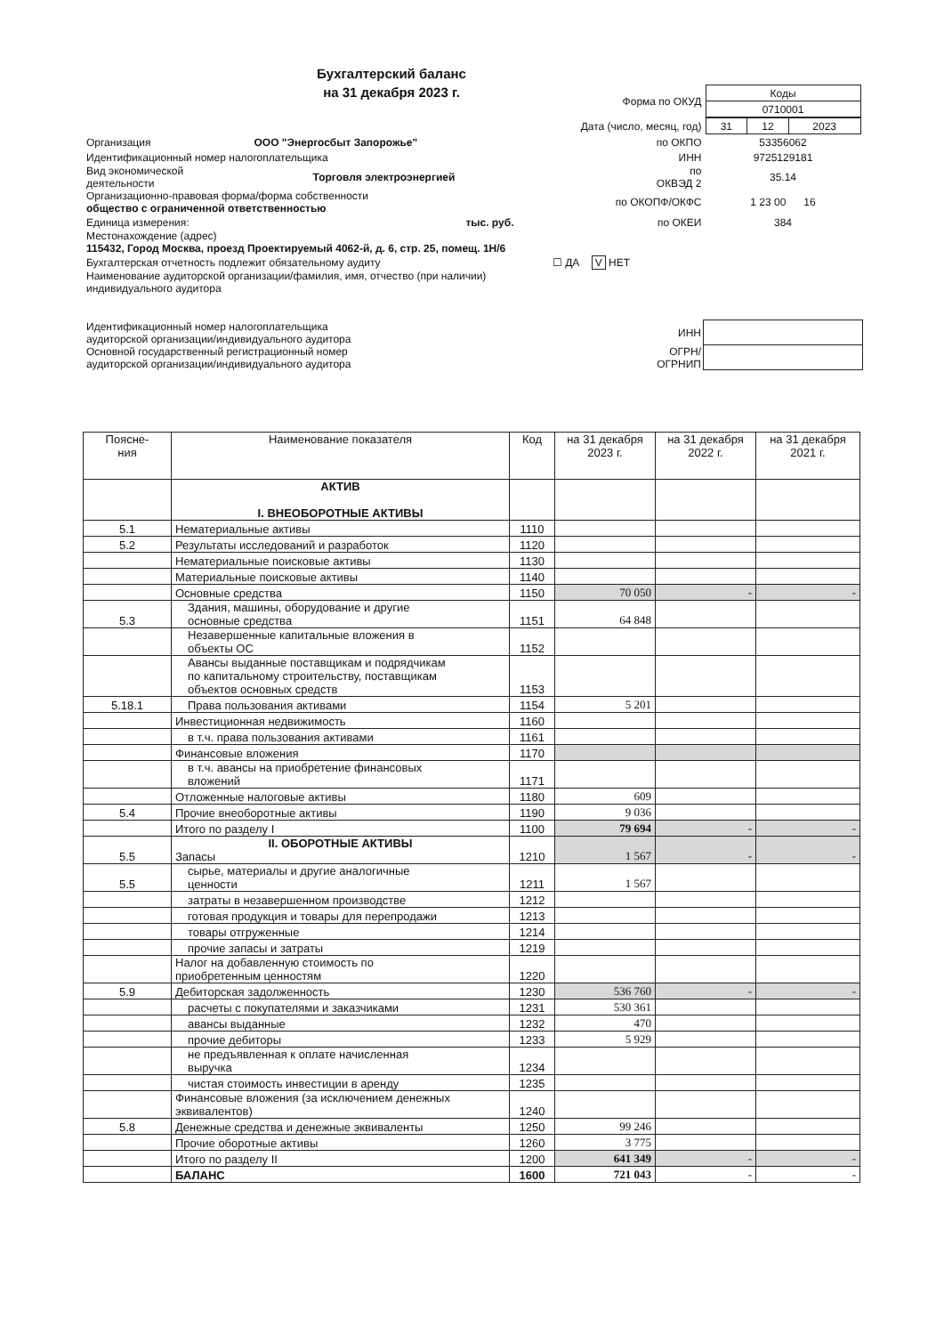Бухгалтерский баланс
на 31 декабря 2023 г.
| | | Форма по ОКУД | / Коды / / 0710001 / |
| | | Дата (число, месяц, год) | / 31 / 12 / 2023 / |
| Организация | ООО "Энергосбыт Запорожье" | по ОКПО | 53356062 |
| Идентификационный номер налогоплательщика | | ИНН | 9725129181 |
| Вид экономической деятельности | Торговля электроэнергией | по ОКВЭД 2 | 35.14 |
| Организационно-правовая форма/форма собственности общество с ограниченной ответственностью | | по ОКОПФ/ОКФС | 1 23 00 16 |
| Единица измерения: | тыс. руб. | по ОКЕИ | 384 |
| Местонахождение (адрес) 115432, Город Москва, проезд Проектируемый 4062-й, д. 6, стр. 25, помещ. 1Н/6 | | | |
| Бухгалтерская отчетность подлежит обязательному аудиту ☐ ДА V НЕТ | | | |
| Наименование аудиторской организации/фамилия, имя, отчество (при наличии) индивидуального аудитора | | | |
| Идентификационный номер налогоплательщика аудиторской организации/индивидуального аудитора | | ИНН | |
| Основной государственный регистрационный номер аудиторской организации/индивидуального аудитора | | ОГРН/ ОГРНИП | |
| Поясне- ния | Наименование показателя | Код | на 31 декабря 2023 г. | на 31 декабря 2022 г. | на 31 декабря 2021 г. |
| --- | --- | --- | --- | --- | --- |
| | АКТИВ I. ВНЕОБОРОТНЫЕ АКТИВЫ | | | | |
| 5.1 | Нематериальные активы | 1110 | | | |
| 5.2 | Результаты исследований и разработок | 1120 | | | |
| | Нематериальные поисковые активы | 1130 | | | |
| | Материальные поисковые активы | 1140 | | | |
| | Основные средства | 1150 | 70 050 | - | - |
| 5.3 | Здания, машины, оборудование и другие основные средства | 1151 | 64 848 | | |
| | Незавершенные капитальные вложения в объекты ОС | 1152 | | | |
| | Авансы выданные поставщикам и подрядчикам по капитальному строительству, поставщикам объектов основных средств | 1153 | | | |
| 5.18.1 | Права пользования активами | 1154 | 5 201 | | |
| | Инвестиционная недвижимость | 1160 | | | |
| | в т.ч. права пользования активами | 1161 | | | |
| | Финансовые вложения | 1170 | | | |
| | в т.ч. авансы на приобретение финансовых вложений | 1171 | | | |
| | Отложенные налоговые активы | 1180 | 609 | | |
| 5.4 | Прочие внеоборотные активы | 1190 | 9 036 | | |
| | Итого по разделу I | 1100 | 79 694 | - | - |
| 5.5 | II. ОБОРОТНЫЕ АКТИВЫ Запасы | 1210 | 1 567 | - | - |
| 5.5 | сырье, материалы и другие аналогичные ценности | 1211 | 1 567 | | |
| | затраты в незавершенном производстве | 1212 | | | |
| | готовая продукция и товары для перепродажи | 1213 | | | |
| | товары отгруженные | 1214 | | | |
| | прочие запасы и затраты | 1219 | | | |
| | Налог на добавленную стоимость по приобретенным ценностям | 1220 | | | |
| 5.9 | Дебиторская задолженность | 1230 | 536 760 | - | - |
| | расчеты с покупателями и заказчиками | 1231 | 530 361 | | |
| | авансы выданные | 1232 | 470 | | |
| | прочие дебиторы | 1233 | 5 929 | | |
| | не предъявленная к оплате начисленная выручка | 1234 | | | |
| | чистая стоимость инвестиции в аренду | 1235 | | | |
| | Финансовые вложения (за исключением денежных эквивалентов) | 1240 | | | |
| 5.8 | Денежные средства и денежные эквиваленты | 1250 | 99 246 | | |
| | Прочие оборотные активы | 1260 | 3 775 | | |
| | Итого по разделу II | 1200 | 641 349 | - | - |
| | БАЛАНС | 1600 | 721 043 | - | - |